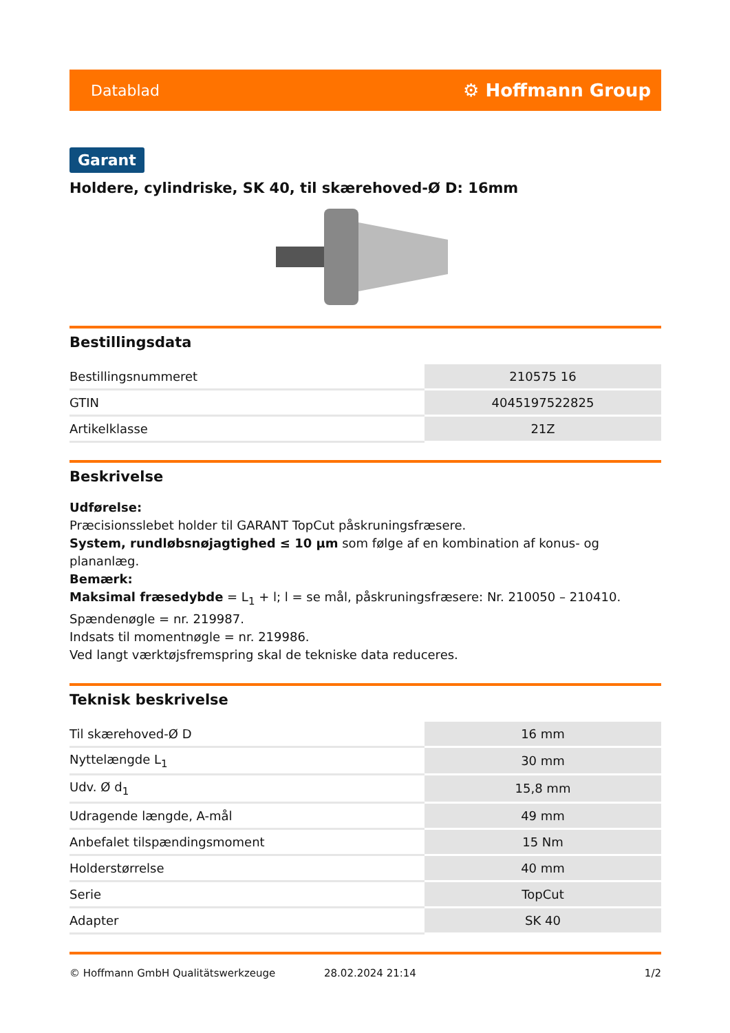Datablad ⚙ Hoffmann Group
Garant
Holdere, cylindriske, SK 40, til skærehoved-Ø D: 16mm
Bestillingsdata
| Bestillingsnummeret | 210575 16 |
| GTIN | 4045197522825 |
| Artikelklasse | 21Z |
Beskrivelse
Udførelse:
Præcisionsslebet holder til GARANT TopCut påskruningsfræsere.
System, rundløbsnøjagtighed ≤ 10 µm som følge af en kombination af konus- og plananlæg.
Bemærk:
Maksimal fræsedybde = L<sub>1</sub> + l; l = se mål, påskruningsfræsere: Nr. 210050 – 210410.
Spændenøgle = nr. 219987.
Indsats til momentnøgle = nr. 219986.
Ved langt værktøjsfremspring skal de tekniske data reduceres.
Teknisk beskrivelse
| Til skærehoved-Ø D | 16 mm |
| Nyttelængde L<sub>1</sub> | 30 mm |
| Udv. Ø d<sub>1</sub> | 15,8 mm |
| Udragende længde, A-mål | 49 mm |
| Anbefalet tilspændingsmoment | 15 Nm |
| Holderstørrelse | 40 mm |
| Serie | TopCut |
| Adapter | SK 40 |
© Hoffmann GmbH Qualitätswerkzeuge 28.02.2024 21:14 1/2